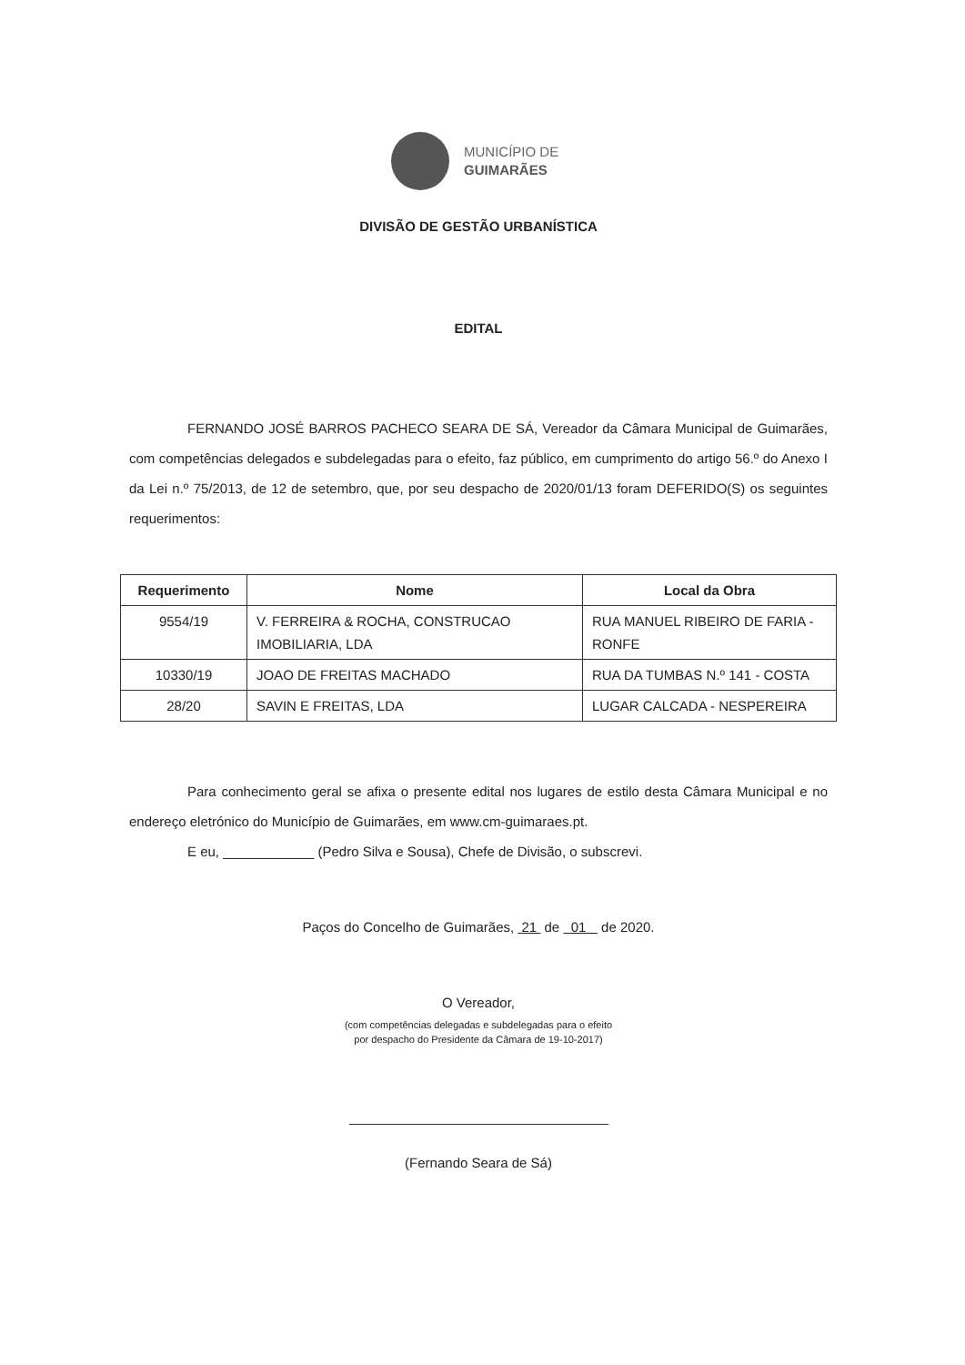MUNICÍPIO DE
GUIMARÃES
DIVISÃO DE GESTÃO URBANÍSTICA
EDITAL
FERNANDO JOSÉ BARROS PACHECO SEARA DE SÁ, Vereador da Câmara Municipal de Guimarães, com competências delegados e subdelegadas para o efeito, faz público, em cumprimento do artigo 56.º do Anexo I da Lei n.º 75/2013, de 12 de setembro, que, por seu despacho de 2020/01/13 foram DEFERIDO(S) os seguintes requerimentos:
| Requerimento | Nome | Local da Obra |
| --- | --- | --- |
| 9554/19 | V. FERREIRA & ROCHA, CONSTRUCAO IMOBILIARIA, LDA | RUA MANUEL RIBEIRO DE FARIA - RONFE |
| 10330/19 | JOAO DE FREITAS MACHADO | RUA DA TUMBAS N.º 141 - COSTA |
| 28/20 | SAVIN E FREITAS, LDA | LUGAR CALCADA - NESPEREIRA |
Para conhecimento geral se afixa o presente edital nos lugares de estilo desta Câmara Municipal e no endereço eletrónico do Município de Guimarães, em www.cm-guimaraes.pt.
E eu, ____________ (Pedro Silva e Sousa), Chefe de Divisão, o subscrevi.
Paços do Concelho de Guimarães, 21 de 01 de 2020.
O Vereador,
(com competências delegadas e subdelegadas para o efeito
por despacho do Presidente da Câmara de 19-10-2017)
(Fernando Seara de Sá)